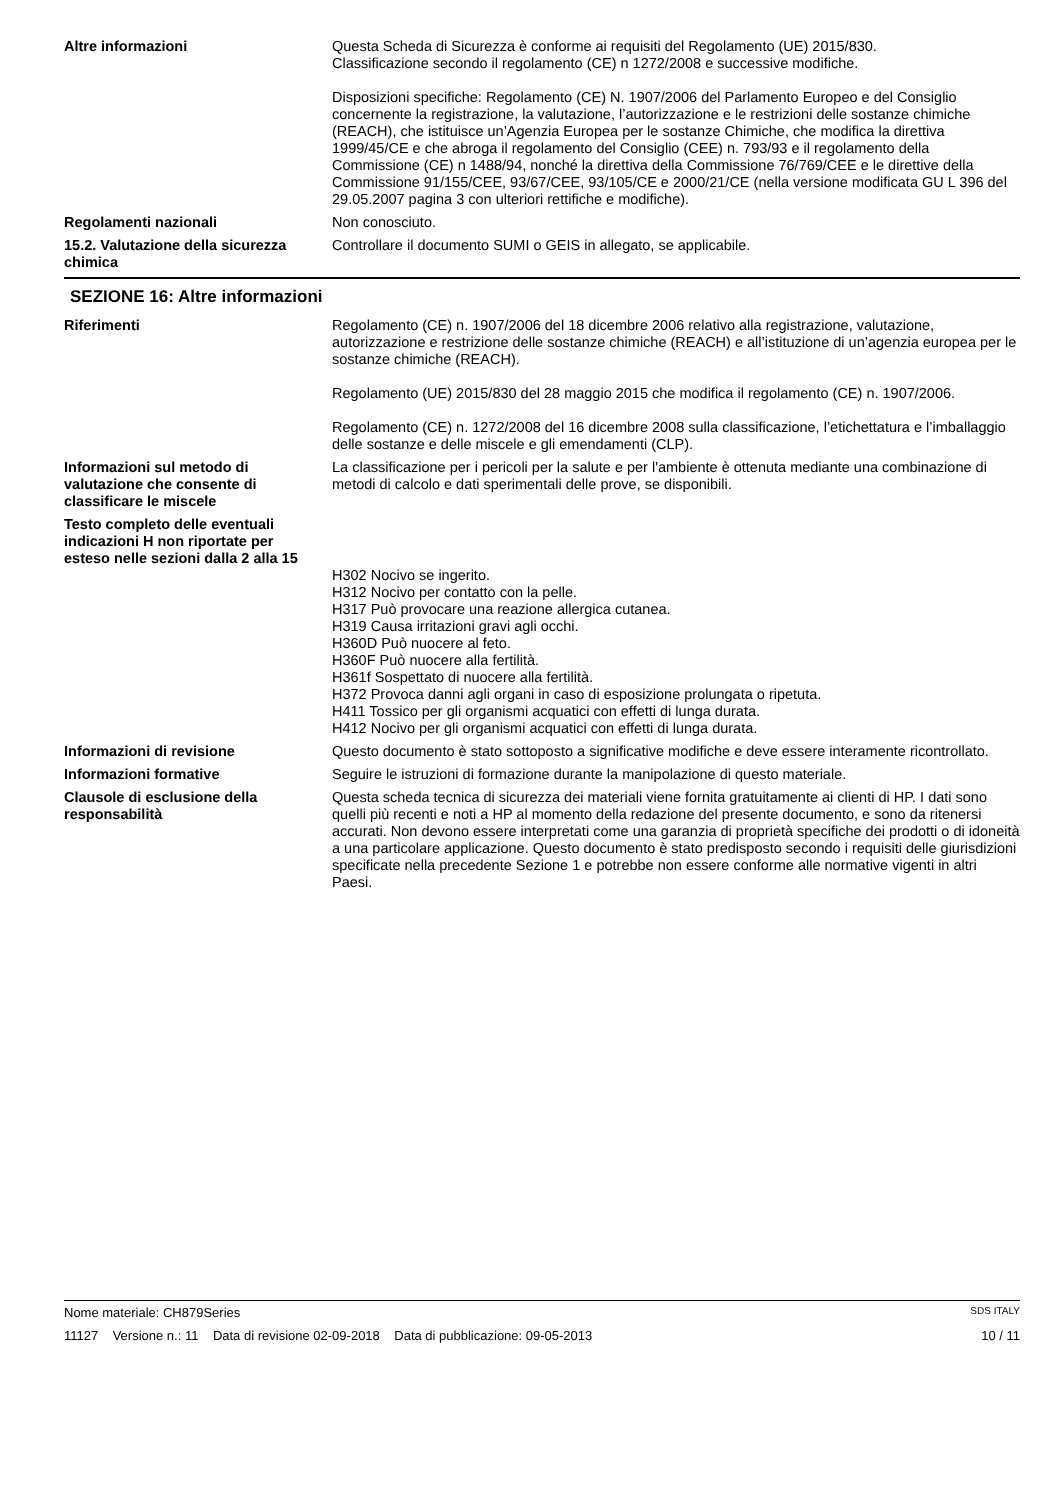Altre informazioni Questa Scheda di Sicurezza è conforme ai requisiti del Regolamento (UE) 2015/830.
Classificazione secondo il regolamento (CE) n 1272/2008 e successive modifiche.
Disposizioni specifiche: Regolamento (CE) N. 1907/2006 del Parlamento Europeo e del Consiglio concernente la registrazione, la valutazione, l’autorizzazione e le restrizioni delle sostanze chimiche (REACH), che istituisce un’Agenzia Europea per le sostanze Chimiche, che modifica la direttiva 1999/45/CE e che abroga il regolamento del Consiglio (CEE) n. 793/93 e il regolamento della Commissione (CE) n 1488/94, nonché la direttiva della Commissione 76/769/CEE e le direttive della Commissione 91/155/CEE, 93/67/CEE, 93/105/CE e 2000/21/CE (nella versione modificata GU L 396 del 29.05.2007 pagina 3 con ulteriori rettifiche e modifiche).
Regolamenti nazionali Non conosciuto.
15.2. Valutazione della sicurezza chimica
Controllare il documento SUMI o GEIS in allegato, se applicabile.
SEZIONE 16: Altre informazioni
Riferimenti Regolamento (CE) n. 1907/2006 del 18 dicembre 2006 relativo alla registrazione, valutazione, autorizzazione e restrizione delle sostanze chimiche (REACH) e all’istituzione di un’agenzia europea per le sostanze chimiche (REACH).
Regolamento (UE) 2015/830 del 28 maggio 2015 che modifica il regolamento (CE) n. 1907/2006.
Regolamento (CE) n. 1272/2008 del 16 dicembre 2008 sulla classificazione, l’etichettatura e l’imballaggio delle sostanze e delle miscele e gli emendamenti (CLP).
Informazioni sul metodo di valutazione che consente di classificare le miscele
La classificazione per i pericoli per la salute e per l'ambiente è ottenuta mediante una combinazione di metodi di calcolo e dati sperimentali delle prove, se disponibili.
Testo completo delle eventuali indicazioni H non riportate per esteso nelle sezioni dalla 2 alla 15
H302 Nocivo se ingerito.
H312 Nocivo per contatto con la pelle.
H317 Può provocare una reazione allergica cutanea.
H319 Causa irritazioni gravi agli occhi.
H360D Può nuocere al feto.
H360F Può nuocere alla fertilità.
H361f Sospettato di nuocere alla fertilità.
H372 Provoca danni agli organi in caso di esposizione prolungata o ripetuta.
H411 Tossico per gli organismi acquatici con effetti di lunga durata.
H412 Nocivo per gli organismi acquatici con effetti di lunga durata.
Informazioni di revisione Questo documento è stato sottoposto a significative modifiche e deve essere interamente ricontrollato.
Informazioni formative Seguire le istruzioni di formazione durante la manipolazione di questo materiale.
Clausole di esclusione della responsabilità
Questa scheda tecnica di sicurezza dei materiali viene fornita gratuitamente ai clienti di HP. I dati sono quelli più recenti e noti a HP al momento della redazione del presente documento, e sono da ritenersi accurati. Non devono essere interpretati come una garanzia di proprietà specifiche dei prodotti o di idoneità a una particolare applicazione. Questo documento è stato predisposto secondo i requisiti delle giurisdizioni specificate nella precedente Sezione 1 e potrebbe non essere conforme alle normative vigenti in altri Paesi.
Nome materiale: CH879Series SDS ITALY
11127 Versione n.: 11 Data di revisione 02-09-2018 Data di pubblicazione: 09-05-2013 10 / 11